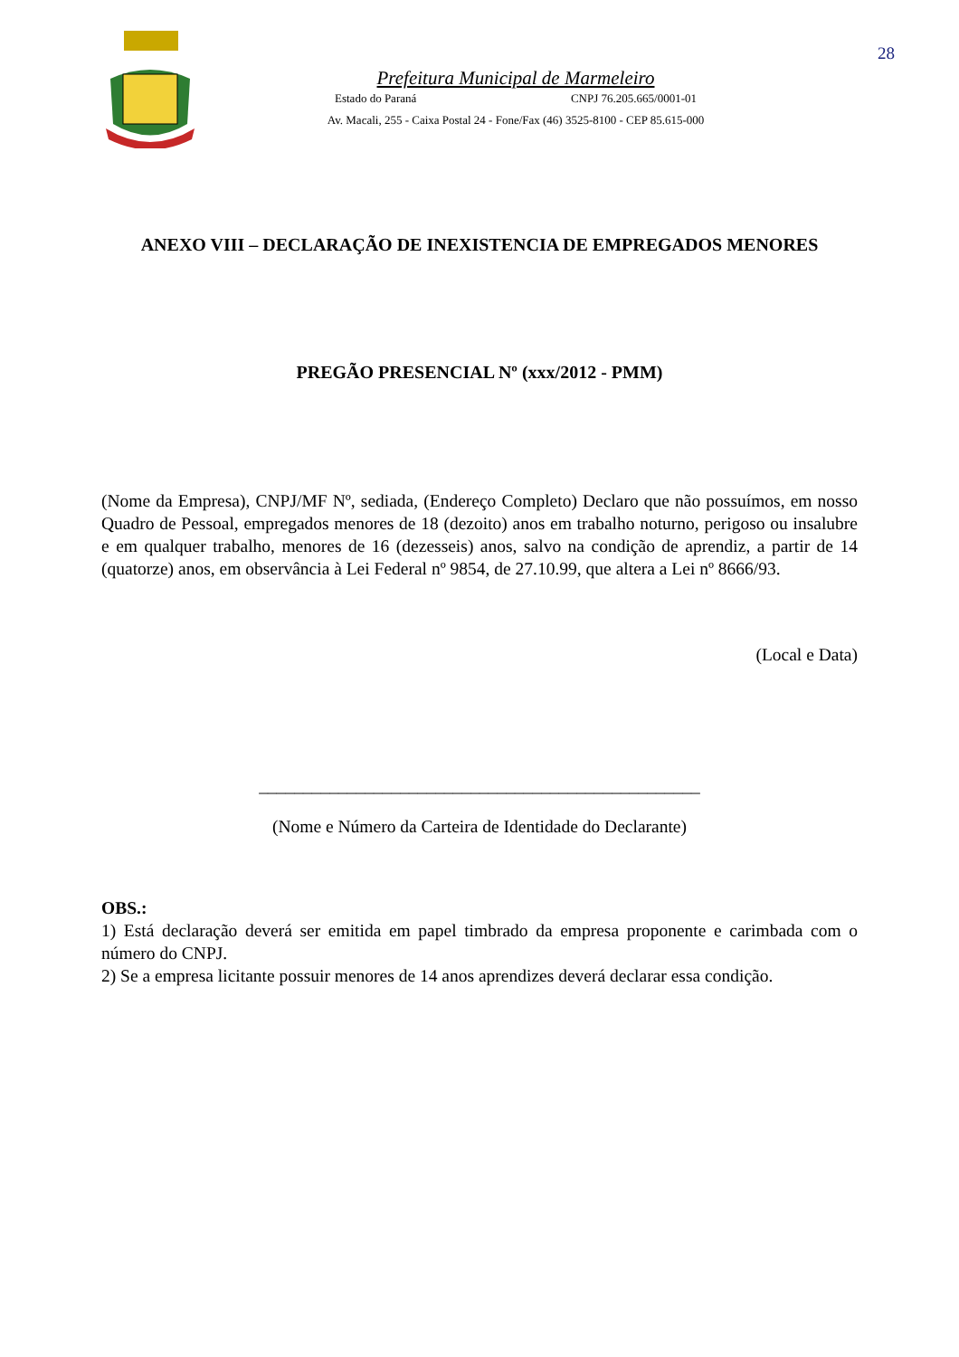28
Prefeitura Municipal de Marmeleiro
Estado do Paraná CNPJ 76.205.665/0001-01
Av. Macali, 255 - Caixa Postal 24 - Fone/Fax (46) 3525-8100 - CEP 85.615-000
ANEXO VIII – DECLARAÇÃO DE INEXISTENCIA DE EMPREGADOS MENORES
PREGÃO PRESENCIAL Nº (xxx/2012 - PMM)
(Nome da Empresa), CNPJ/MF Nº, sediada, (Endereço Completo) Declaro que não possuímos, em nosso Quadro de Pessoal, empregados menores de 18 (dezoito) anos em trabalho noturno, perigoso ou insalubre e em qualquer trabalho, menores de 16 (dezesseis) anos, salvo na condição de aprendiz, a partir de 14 (quatorze) anos, em observância à Lei Federal nº 9854, de 27.10.99, que altera a Lei nº 8666/93.
(Local e Data)
__________________________________________________
(Nome e Número da Carteira de Identidade do Declarante)
OBS.:
1) Está declaração deverá ser emitida em papel timbrado da empresa proponente e carimbada com o número do CNPJ.
2) Se a empresa licitante possuir menores de 14 anos aprendizes deverá declarar essa condição.